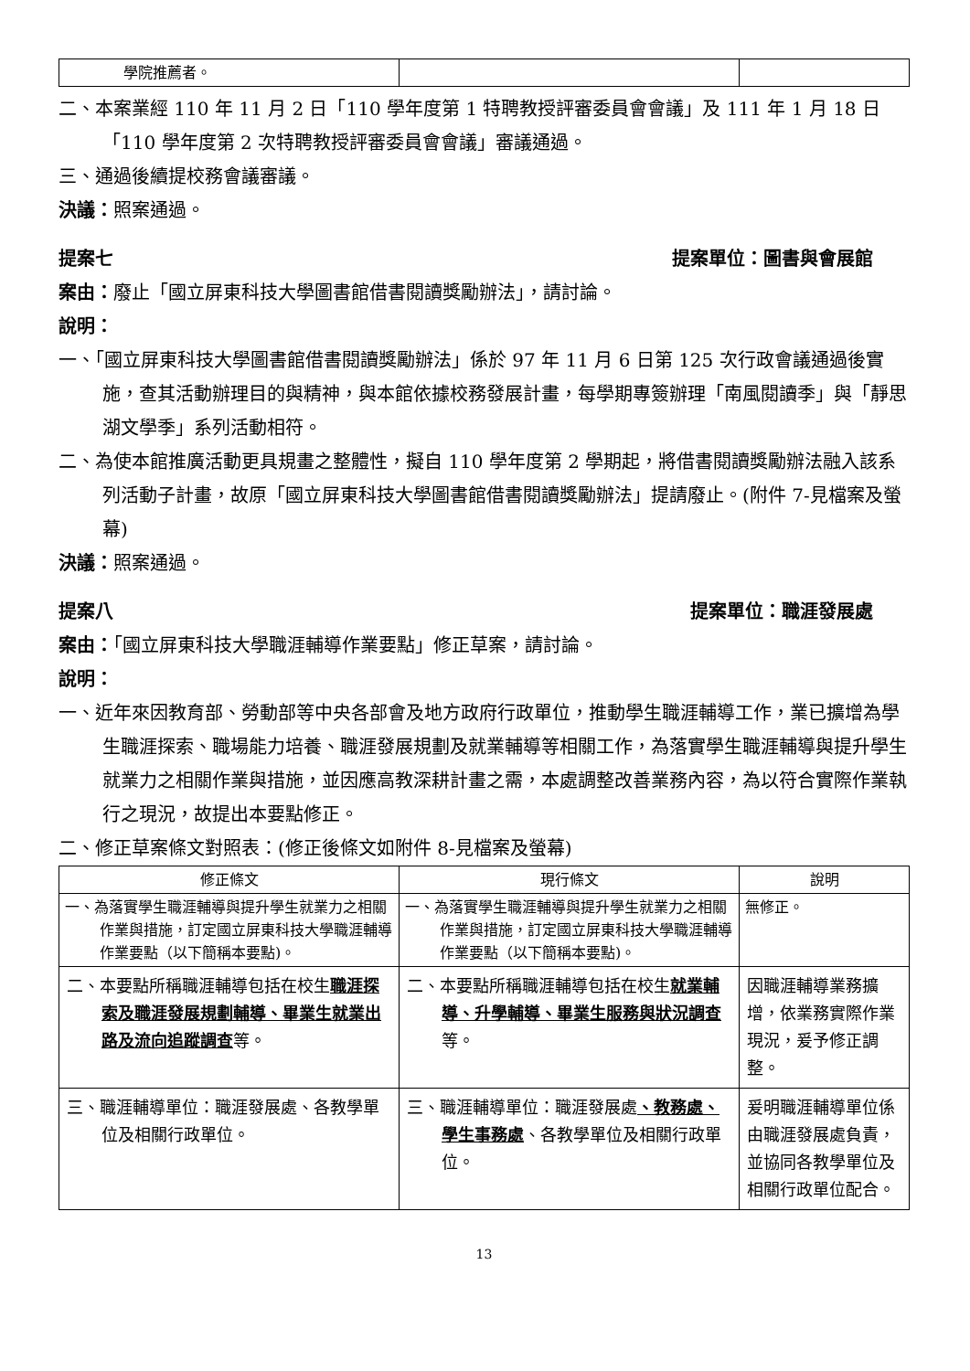| 學院推薦者。 | | |
二、本案業經 110 年 11 月 2 日「110 學年度第 1 特聘教授評審委員會會議」及 111 年 1 月 18 日「110 學年度第 2 次特聘教授評審委員會會議」審議通過。
三、通過後續提校務會議審議。
決議：照案通過。
提案七 提案單位：圖書與會展館
案由：廢止「國立屏東科技大學圖書館借書閱讀獎勵辦法」，請討論。
說明：
一、「國立屏東科技大學圖書館借書閱讀獎勵辦法」係於 97 年 11 月 6 日第 125 次行政會議通過後實施，查其活動辦理目的與精神，與本館依據校務發展計畫，每學期專簽辦理「南風閱讀季」與「靜思湖文學季」系列活動相符。
二、為使本館推廣活動更具規畫之整體性，擬自 110 學年度第 2 學期起，將借書閱讀獎勵辦法融入該系列活動子計畫，故原「國立屏東科技大學圖書館借書閱讀獎勵辦法」提請廢止。(附件 7-見檔案及螢幕)
決議：照案通過。
提案八 提案單位：職涯發展處
案由：「國立屏東科技大學職涯輔導作業要點」修正草案，請討論。
說明：
一、近年來因教育部、勞動部等中央各部會及地方政府行政單位，推動學生職涯輔導工作，業已擴增為學生職涯探索、職場能力培養、職涯發展規劃及就業輔導等相關工作，為落實學生職涯輔導與提升學生就業力之相關作業與措施，並因應高教深耕計畫之需，本處調整改善業務內容，為以符合實際作業執行之現況，故提出本要點修正。
二、修正草案條文對照表：(修正後條文如附件 8-見檔案及螢幕)
| 修正條文 | 現行條文 | 說明 |
| --- | --- | --- |
| 一、為落實學生職涯輔導與提升學生就業力之相關作業與措施，訂定國立屏東科技大學職涯輔導作業要點（以下簡稱本要點)。 | 一、為落實學生職涯輔導與提升學生就業力之相關作業與措施，訂定國立屏東科技大學職涯輔導作業要點（以下簡稱本要點)。 | 無修正。 |
| 二、本要點所稱職涯輔導包括在校生 職涯探索及職涯發展規劃輔導、畢業生就業出路及流向追蹤調查 等。 | 二、本要點所稱職涯輔導包括在校生 就業輔導、升學輔導、畢業生服務與狀況調查 等。 | 因職涯輔導業務擴增，依業務實際作業現況，爰予修正調整。 |
| 三、職涯輔導單位：職涯發展處、各教學單位及相關行政單位。 | 三、職涯輔導單位：職涯發展處 、教務處、學生事務處 、各教學單位及相關行政單位。 | 爰明職涯輔導單位係由職涯發展處負責，並協同各教學單位及相關行政單位配合。 |
13